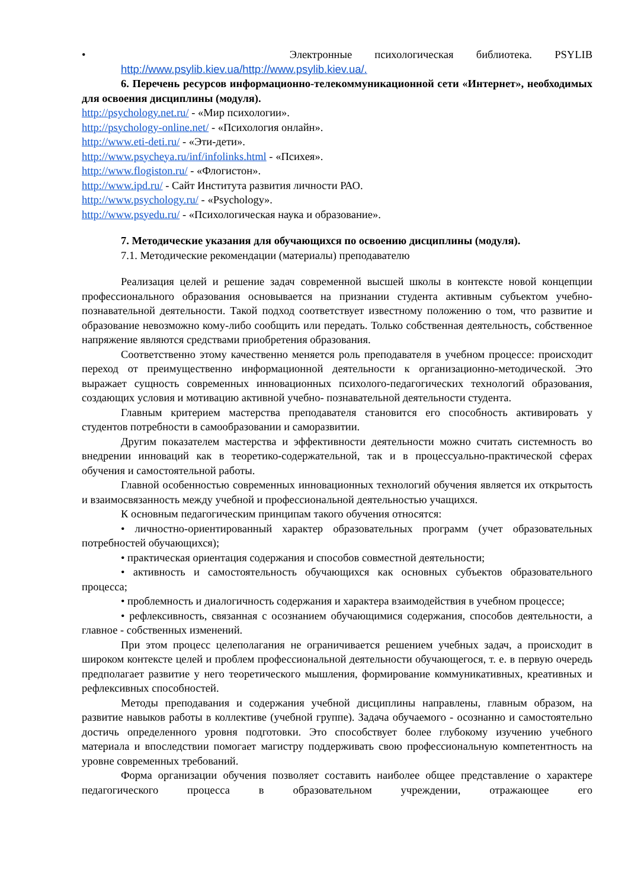• Электронные психологическая библиотека. PSYLIB
http://www.psylib.kiev.ua/http://www.psylib.kiev.ua/.
6. Перечень ресурсов информационно-телекоммуникационной сети «Интернет», необходимых для освоения дисциплины (модуля).
http://psychology.net.ru/ - «Мир психологии».
http://psychology-online.net/ - «Психология онлайн».
http://www.eti-deti.ru/ - «Эти-дети».
http://www.psycheya.ru/inf/infolinks.html - «Психея».
http://www.flogiston.ru/ - «Флогистон».
http://www.ipd.ru/ - Сайт Института развития личности РАО.
http://www.psychology.ru/ - «Psychology».
http://www.psyedu.ru/ - «Психологическая наука и образование».
7. Методические указания для обучающихся по освоению дисциплины (модуля).
7.1. Методические рекомендации (материалы) преподавателю
Реализация целей и решение задач современной высшей школы в контексте новой концепции профессионального образования основывается на признании студента активным субъектом учебно-познавательной деятельности. Такой подход соответствует известному положению о том, что развитие и образование невозможно кому-либо сообщить или передать. Только собственная деятельность, собственное напряжение являются средствами приобретения образования.
Соответственно этому качественно меняется роль преподавателя в учебном процессе: происходит переход от преимущественно информационной деятельности к организационно-методической. Это выражает сущность современных инновационных психолого-педагогических технологий образования, создающих условия и мотивацию активной учебно- познавательной деятельности студента.
Главным критерием мастерства преподавателя становится его способность активировать у студентов потребности в самообразовании и саморазвитии.
Другим показателем мастерства и эффективности деятельности можно считать системность во внедрении инноваций как в теоретико-содержательной, так и в процессуально-практической сферах обучения и самостоятельной работы.
Главной особенностью современных инновационных технологий обучения является их открытость и взаимосвязанность между учебной и профессиональной деятельностью учащихся.
К основным педагогическим принципам такого обучения относятся:
• личностно-ориентированный характер образовательных программ (учет образовательных потребностей обучающихся);
• практическая ориентация содержания и способов совместной деятельности;
• активность и самостоятельность обучающихся как основных субъектов образовательного процесса;
• проблемность и диалогичность содержания и характера взаимодействия в учебном процессе;
• рефлексивность, связанная с осознанием обучающимися содержания, способов деятельности, а главное - собственных изменений.
При этом процесс целеполагания не ограничивается решением учебных задач, а происходит в широком контексте целей и проблем профессиональной деятельности обучающегося, т. е. в первую очередь предполагает развитие у него теоретического мышления, формирование коммуникативных, креативных и рефлексивных способностей.
Методы преподавания и содержания учебной дисциплины направлены, главным образом, на развитие навыков работы в коллективе (учебной группе). Задача обучаемого - осознанно и самостоятельно достичь определенного уровня подготовки. Это способствует более глубокому изучению учебного материала и впоследствии помогает магистру поддерживать свою профессиональную компетентность на уровне современных требований.
Форма организации обучения позволяет составить наиболее общее представление о характере педагогического процесса в образовательном учреждении, отражающее его